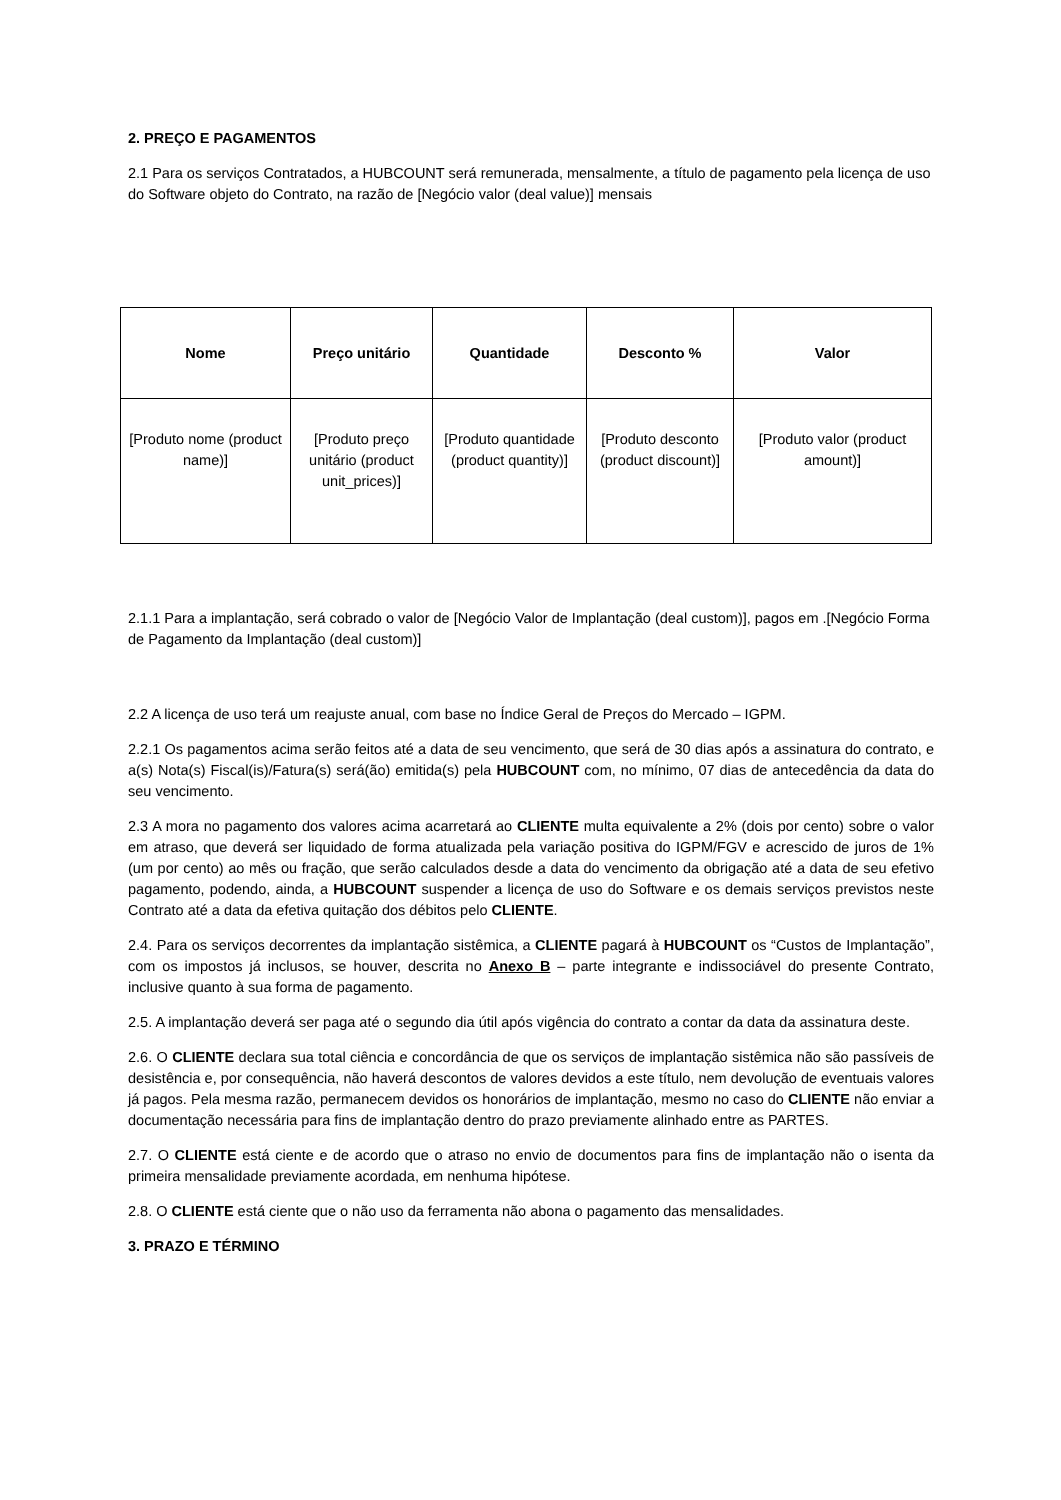2. PREÇO E PAGAMENTOS
2.1 Para os serviços Contratados, a HUBCOUNT será remunerada, mensalmente, a título de pagamento pela licença de uso do Software objeto do Contrato, na razão de [Negócio valor (deal value)] mensais
| Nome | Preço unitário | Quantidade | Desconto % | Valor |
| --- | --- | --- | --- | --- |
| [Produto nome (product name)] | [Produto preço unitário (product unit_prices)] | [Produto quantidade (product quantity)] | [Produto desconto (product discount)] | [Produto valor (product amount)] |
2.1.1 Para a implantação, será cobrado o valor de [Negócio Valor de Implantação (deal custom)], pagos em .[Negócio Forma de Pagamento da Implantação (deal custom)]
2.2 A licença de uso terá um reajuste anual, com base no Índice Geral de Preços do Mercado – IGPM.
2.2.1 Os pagamentos acima serão feitos até a data de seu vencimento, que será de 30 dias após a assinatura do contrato, e a(s) Nota(s) Fiscal(is)/Fatura(s) será(ão) emitida(s) pela HUBCOUNT com, no mínimo, 07 dias de antecedência da data do seu vencimento.
2.3 A mora no pagamento dos valores acima acarretará ao CLIENTE multa equivalente a 2% (dois por cento) sobre o valor em atraso, que deverá ser liquidado de forma atualizada pela variação positiva do IGPM/FGV e acrescido de juros de 1% (um por cento) ao mês ou fração, que serão calculados desde a data do vencimento da obrigação até a data de seu efetivo pagamento, podendo, ainda, a HUBCOUNT suspender a licença de uso do Software e os demais serviços previstos neste Contrato até a data da efetiva quitação dos débitos pelo CLIENTE.
2.4. Para os serviços decorrentes da implantação sistêmica, a CLIENTE pagará à HUBCOUNT os “Custos de Implantação”, com os impostos já inclusos, se houver, descrita no Anexo B – parte integrante e indissociável do presente Contrato, inclusive quanto à sua forma de pagamento.
2.5. A implantação deverá ser paga até o segundo dia útil após vigência do contrato a contar da data da assinatura deste.
2.6. O CLIENTE declara sua total ciência e concordância de que os serviços de implantação sistêmica não são passíveis de desistência e, por consequência, não haverá descontos de valores devidos a este título, nem devolução de eventuais valores já pagos. Pela mesma razão, permanecem devidos os honorários de implantação, mesmo no caso do CLIENTE não enviar a documentação necessária para fins de implantação dentro do prazo previamente alinhado entre as PARTES.
2.7. O CLIENTE está ciente e de acordo que o atraso no envio de documentos para fins de implantação não o isenta da primeira mensalidade previamente acordada, em nenhuma hipótese.
2.8. O CLIENTE está ciente que o não uso da ferramenta não abona o pagamento das mensalidades.
3. PRAZO E TÉRMINO